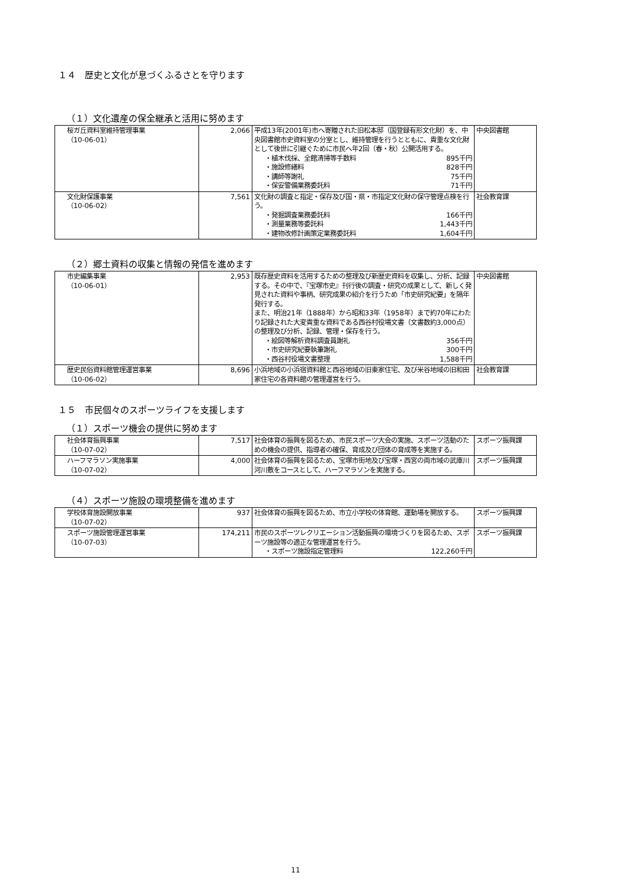１４　歴史と文化が息づくふるさとを守ります
（１）文化遺産の保全継承と活用に努めます
| 桜ガ丘資料室維持管理事業 （10-06-01） | 2,066 | 平成13年(2001年)市へ寄贈された旧松本邸（国登録有形文化財）を、中央図書館市史資料室の分室とし、維持管理を行うとともに、貴重な文化財として後世に引継ぐために市民へ年2回（春・秋）公開活用する。 ・植木伐採、全館清掃等手数料 895千円 ・施設修繕料 828千円 ・講師等謝礼 75千円 ・保安警備業務委託料 71千円 | 中央図書館 |
| 文化財保護事業 （10-06-02） | 7,561 | 文化財の調査と指定・保存及び国・県・市指定文化財の保守管理点検を行う。 ・発掘調査業務委託料 166千円 ・測量業務等委託料 1,443千円 ・建物改修計画策定業務委託料 1,604千円 | 社会教育課 |
（２）郷土資料の収集と情報の発信を進めます
| 市史編集事業 （10-06-01） | 2,953 | 既存歴史資料を活用するための整理及び新歴史資料を収集し、分析、記録する。その中で、『宝塚市史』刊行後の調査・研究の成果として、新しく発見された資料や事柄、研究成果の紹介を行うため「市史研究紀要」を隔年発行する。 また、明治21年（1888年）から昭和33年（1958年）まで約70年にわたり記録された大変貴重な資料である西谷村役場文書（文書数約3,000点）の整理及び分析、記録、管理・保存を行う。 ・絵図等解析資料調査員謝礼 356千円 ・市史研究紀要執筆謝礼 300千円 ・西谷村役場文書整理 1,588千円 | 中央図書館 |
| 歴史民俗資料館管理運営事業 （10-06-02） | 8,696 | 小浜地域の小浜宿資料館と西谷地域の旧東家住宅、及び米谷地域の旧和田家住宅の各資料館の管理運営を行う。 | 社会教育課 |
１５　市民個々のスポーツライフを支援します
（１）スポーツ機会の提供に努めます
| 社会体育振興事業 （10-07-02） | 7,517 | 社会体育の振興を図るため、市民スポーツ大会の実施、スポーツ活動のための機会の提供、指導者の確保、育成及び団体の育成等を実施する。 | スポーツ振興課 |
| ハーフマラソン実施事業 （10-07-02） | 4,000 | 社会体育の振興を図るため、宝塚市街地及び宝塚・西宮の両市域の武庫川河川敷をコースとして、ハーフマラソンを実施する。 | スポーツ振興課 |
（４）スポーツ施設の環境整備を進めます
| 学校体育施設開放事業 （10-07-02） | 937 | 社会体育の振興を図るため、市立小学校の体育館、運動場を開放する。 | スポーツ振興課 |
| スポーツ施設管理運営事業 （10-07-03） | 174,211 | 市民のスポーツレクリエーション活動振興の環境づくりを図るため、スポーツ施設等の適正な管理運営を行う。 ・スポーツ施設指定管理料 122,260千円 | スポーツ振興課 |
11